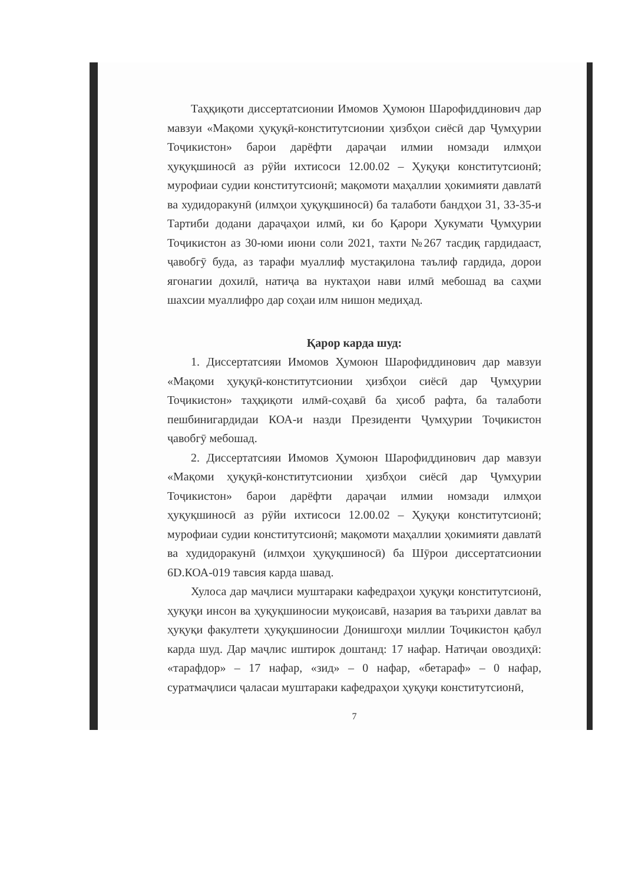Таҳқиқоти диссертатсионии Имомов Ҳумоюн Шарофиддинович дар мавзуи «Мақоми ҳуқуқӣ-конститутсионии ҳизбҳои сиёсӣ дар Ҷумҳурии Тоҷикистон» барои дарёфти дараҷаи илмии номзади илмҳои ҳуқуқшиносӣ аз рӯйи ихтисоси 12.00.02 – Ҳуқуқи конститутсионӣ; мурофиаи судии конститутсионӣ; мақомоти маҳаллии ҳокимияти давлатӣ ва худидоракунӣ (илмҳои ҳуқуқшиносӣ) ба талаботи бандҳои 31, 33-35-и Тартиби додани дараҷаҳои илмӣ, ки бо Қарори Ҳукумати Ҷумҳурии Тоҷикистон аз 30-юми июни соли 2021, тахти №267 тасдиқ гардидааст, ҷавобгӯ буда, аз тарафи муаллиф мустақилона таълиф гардида, дорои ягонагии дохилӣ, натиҷа ва нуктаҳои нави илмӣ мебошад ва саҳми шахсии муаллифро дар соҳаи илм нишон медиҳад.
Қарор карда шуд:
1. Диссертатсияи Имомов Ҳумоюн Шарофиддинович дар мавзуи «Мақоми ҳуқуқӣ-конститутсионии ҳизбҳои сиёсӣ дар Ҷумҳурии Тоҷикистон» таҳқиқоти илмӣ-соҳавӣ ба ҳисоб рафта, ба талаботи пешбинигардидаи КОА-и назди Президенти Ҷумҳурии Тоҷикистон ҷавобгӯ мебошад.
2. Диссертатсияи Имомов Ҳумоюн Шарофиддинович дар мавзуи «Мақоми ҳуқуқӣ-конститутсионии ҳизбҳои сиёсӣ дар Ҷумҳурии Тоҷикистон» барои дарёфти дараҷаи илмии номзади илмҳои ҳуқуқшиносӣ аз рӯйи ихтисоси 12.00.02 – Ҳуқуқи конститутсионӣ; мурофиаи судии конститутсионӣ; мақомоти маҳаллии ҳокимияти давлатӣ ва худидоракунӣ (илмҳои ҳуқуқшиносӣ) ба Шӯрои диссертатсионии 6D.КОА-019 тавсия карда шавад.
Хулоса дар маҷлиси муштараки кафедраҳои ҳуқуқи конститутсионӣ, ҳуқуқи инсон ва ҳуқуқшиносии муқоисавӣ, назария ва таърихи давлат ва ҳуқуқи факултети ҳуқуқшиносии Донишгоҳи миллии Тоҷикистон қабул карда шуд. Дар маҷлис иштирок доштанд: 17 нафар. Натиҷаи овоздиҳӣ: «тарафдор» – 17 нафар, «зид» – 0 нафар, «бетараф» – 0 нафар, суратмаҷлиси ҷаласаи муштараки кафедраҳои ҳуқуқи конститутсионӣ,
7